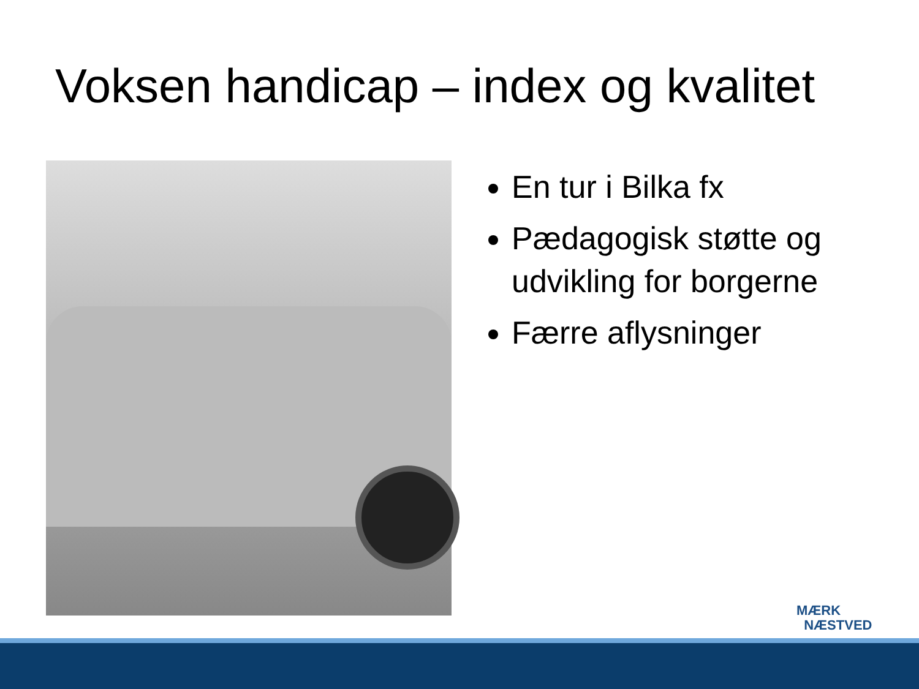Voksen handicap – index og kvalitet
En tur i Bilka fx
Pædagogisk støtte og udvikling for borgerne
Færre aflysninger
MÆRK
NÆSTVED